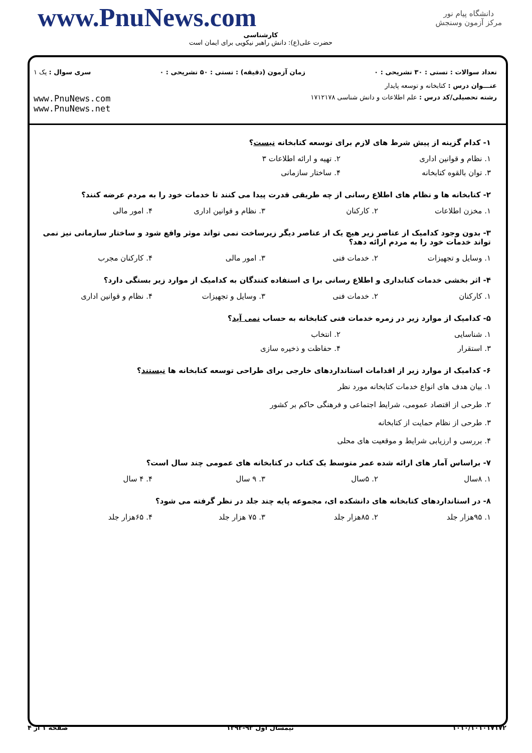دانشگاه پیام نور
مرکز آزمون وسنجش
www.PnuNews.com
کارشناسی
حضرت علی(ع): دانش راهبر نیکویی برای ایمان است
تعداد سوالات : تستی : ۳۰ تشریحی : ۰ زمان آزمون (دقیقه) : تستی : ۵۰ تشریحی : ۰ سری سوال : یک ۱
عنـــوان درس : کتابخانه و توسعه پایدار
رشته تحصیلی/کد درس : علم اطلاعات و دانش شناسی ۱۷۱۲۱۷۸ www.PnuNews.com
www.PnuNews.net
۱- کدام گزینه از پیش شرط های لازم برای توسعه کتابخانه نیست؟
۱. نظام و قوانین اداری ۲. تهیه و ارائه اطلاعات ۳
۳. توان بالقوه کتابخانه ۴. ساختار سازمانی
۲- کتابخانه ها و نظام های اطلاع رسانی از چه طریقی قدرت پیدا می کنند تا خدمات خود را به مردم عرضه کنند؟
۱. مخزن اطلاعات ۲. کارکنان ۳. نظام و قوانین اداری ۴. امور مالی
۳- بدون وجود کدامیک از عناصر زیر هیچ یک از عناصر دیگر زیرساخت نمی تواند موثر واقع شود و ساختار سازمانی نیز نمی تواند خدمات خود را به مردم ارائه دهد؟
۱. وسایل و تجهیزات ۲. خدمات فنی ۳. امور مالی ۴. کارکنان مجرب
۴- اثر بخشی خدمات کتابداری و اطلاع رسانی برا ی استفاده کنندگان به کدامیک از موارد زیر بستگی دارد؟
۱. کارکنان ۲. خدمات فنی ۳. وسایل و تجهیزات ۴. نظام و قوانین اداری
۵- کدامیک از موارد زیر در زمره خدمات فنی کتابخانه به حساب نمی آید؟
۱. شناسایی ۲. انتخاب
۳. استقرار ۴. حفاظت و ذخیره سازی
۶- کدامیک از موارد زیر از اقدامات استانداردهای خارجی برای طراحی توسعه کتابخانه ها نیستند؟
۱. بیان هدف های انواع خدمات کتابخانه مورد نظر
۲. طرحی از اقتصاد عمومی، شرایط اجتماعی و فرهنگی حاکم بر کشور
۳. طرحی از نظام حمایت از کتابخانه
۴. بررسی و ارزیابی شرایط و موقعیت های محلی
۷- براساس آمار های ارائه شده عمر متوسط یک کتاب در کتابخانه های عمومی چند سال است؟
۱. ۸سال ۲. ۵سال ۳. ۹ سال ۴. ۴ سال
۸- در استانداردهای کتابخانه های دانشکده ای، مجموعه پایه چند جلد در نظر گرفته می شود؟
۱. ۹۵هزار جلد ۲. ۸۵هزار جلد ۳. ۷۵ هزار جلد ۴. ۶۵هزار جلد
۱۰۱۰/۱۰۱۰۱۷۱۷۲ نیمسال اول ۹۳-۱۳۹۲ صفحه ۱ از ۴